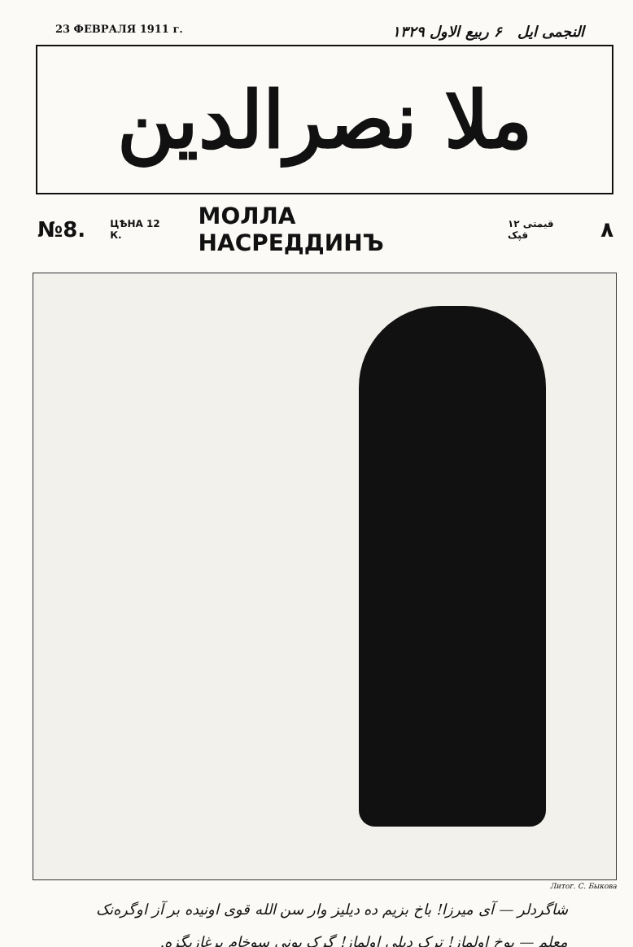23 ФЕВРАЛЯ 1911 г. النجمی ایل ۶ ربیع الاول ۱۳۲۹
ملا نصرالدین
№8. ЦѢНА 12 К. МОЛЛА НАСРЕДДИНЪ قیمتی ۱۲ قپک ۸
Литог. С. Быкова
شاگردلر — آی میرزا! باخ بزیم ده دیلیز وار سن الله قوی اونیده بر آز اوگره‌نک
معلم — یوخ اولماز! ترک دیلی اولماز! گرک بونی سوخام برغازیگزه.